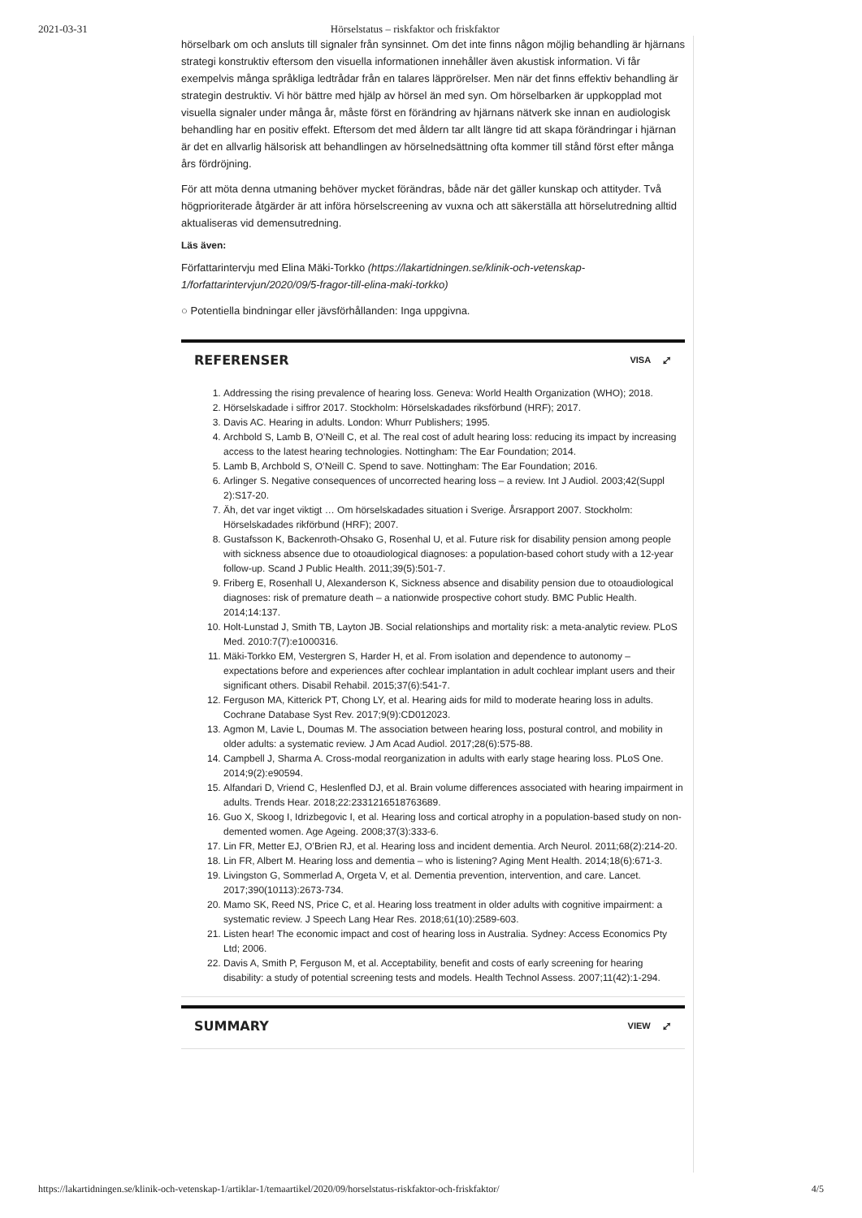2021-03-31 Hörselstatus – riskfaktor och friskfaktor
hörselbark om och ansluts till signaler från synsinnet. Om det inte finns någon möjlig behandling är hjärnans strategi konstruktiv eftersom den visuella informationen innehåller även akustisk information. Vi får exempelvis många språkliga ledtrådar från en talares läpprörelser. Men när det finns effektiv behandling är strategin destruktiv. Vi hör bättre med hjälp av hörsel än med syn. Om hörselbarken är uppkopplad mot visuella signaler under många år, måste först en förändring av hjärnans nätverk ske innan en audiologisk behandling har en positiv effekt. Eftersom det med åldern tar allt längre tid att skapa förändringar i hjärnan är det en allvarlig hälsorisk att behandlingen av hörselnedsättning ofta kommer till stånd först efter många års fördröjning.
För att möta denna utmaning behöver mycket förändras, både när det gäller kunskap och attityder. Två högprioriterade åtgärder är att införa hörselscreening av vuxna och att säkerställa att hörselutredning alltid aktualiseras vid demensutredning.
Läs även:
Författarintervju med Elina Mäki-Torkko (https://lakartidningen.se/klinik-och-vetenskap-1/forfattarintervjun/2020/09/5-fragor-till-elina-maki-torkko)
○ Potentiella bindningar eller jävsförhållanden: Inga uppgivna.
REFERENSER VISA ⤢
1. Addressing the rising prevalence of hearing loss. Geneva: World Health Organization (WHO); 2018.
2. Hörselskadade i siffror 2017. Stockholm: Hörselskadades riksförbund (HRF); 2017.
3. Davis AC. Hearing in adults. London: Whurr Publishers; 1995.
4. Archbold S, Lamb B, O’Neill C, et al. The real cost of adult hearing loss: reducing its impact by increasing access to the latest hearing technologies. Nottingham: The Ear Foundation; 2014.
5. Lamb B, Archbold S, O’Neill C. Spend to save. Nottingham: The Ear Foundation; 2016.
6. Arlinger S. Negative consequences of uncorrected hearing loss – a review. Int J Audiol. 2003;42(Suppl 2):S17-20.
7. Äh, det var inget viktigt … Om hörselskadades situation i Sverige. Årsrapport 2007. Stockholm: Hörselskadades rikförbund (HRF); 2007.
8. Gustafsson K, Backenroth-Ohsako G, Rosenhal U, et al. Future risk for disability pension among people with sickness absence due to otoaudiological diagnoses: a population-based cohort study with a 12-year follow-up. Scand J Public Health. 2011;39(5):501-7.
9. Friberg E, Rosenhall U, Alexanderson K, Sickness absence and disability pension due to otoaudiological diagnoses: risk of premature death – a nationwide prospective cohort study. BMC Public Health. 2014;14:137.
10. Holt-Lunstad J, Smith TB, Layton JB. Social relationships and mortality risk: a meta-analytic review. PLoS Med. 2010:7(7):e1000316.
11. Mäki-Torkko EM, Vestergren S, Harder H, et al. From isolation and dependence to autonomy – expectations before and experiences after cochlear implantation in adult cochlear implant users and their significant others. Disabil Rehabil. 2015;37(6):541-7.
12. Ferguson MA, Kitterick PT, Chong LY, et al. Hearing aids for mild to moderate hearing loss in adults. Cochrane Database Syst Rev. 2017;9(9):CD012023.
13. Agmon M, Lavie L, Doumas M. The association between hearing loss, postural control, and mobility in older adults: a systematic review. J Am Acad Audiol. 2017;28(6):575-88.
14. Campbell J, Sharma A. Cross-modal reorganization in adults with early stage hearing loss. PLoS One. 2014;9(2):e90594.
15. Alfandari D, Vriend C, Heslenfled DJ, et al. Brain volume differences associated with hearing impairment in adults. Trends Hear. 2018;22:2331216518763689.
16. Guo X, Skoog I, Idrizbegovic I, et al. Hearing loss and cortical atrophy in a population-based study on non-demented women. Age Ageing. 2008;37(3):333-6.
17. Lin FR, Metter EJ, O’Brien RJ, et al. Hearing loss and incident dementia. Arch Neurol. 2011;68(2):214-20.
18. Lin FR, Albert M. Hearing loss and dementia – who is listening? Aging Ment Health. 2014;18(6):671-3.
19. Livingston G, Sommerlad A, Orgeta V, et al. Dementia prevention, intervention, and care. Lancet. 2017;390(10113):2673-734.
20. Mamo SK, Reed NS, Price C, et al. Hearing loss treatment in older adults with cognitive impairment: a systematic review. J Speech Lang Hear Res. 2018;61(10):2589-603.
21. Listen hear! The economic impact and cost of hearing loss in Australia. Sydney: Access Economics Pty Ltd; 2006.
22. Davis A, Smith P, Ferguson M, et al. Acceptability, benefit and costs of early screening for hearing disability: a study of potential screening tests and models. Health Technol Assess. 2007;11(42):1-294.
SUMMARY VIEW ⤢
https://lakartidningen.se/klinik-och-vetenskap-1/artiklar-1/temaartikel/2020/09/horselstatus-riskfaktor-och-friskfaktor/ 4/5